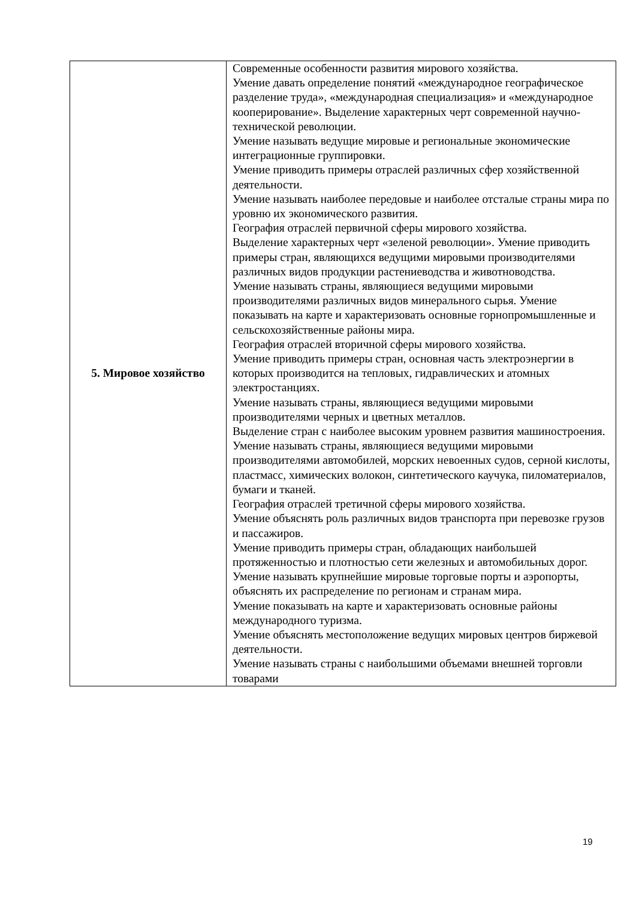| 5. Мировое хозяйство | Современные особенности развития мирового хозяйства. Умение давать определение понятий «международное географическое разделение труда», «международная специализация» и «международное кооперирование». Выделение характерных черт современной научно- технической революции. Умение называть ведущие мировые и региональные экономические интеграционные группировки. Умение приводить примеры отраслей различных сфер хозяйственной деятельности. Умение называть наиболее передовые и наиболее отсталые страны мира по уровню их экономического развития. География отраслей первичной сферы мирового хозяйства. Выделение характерных черт «зеленой революции». Умение приводить примеры стран, являющихся ведущими мировыми производителями различных видов продукции растениеводства и животноводства. Умение называть страны, являющиеся ведущими мировыми производителями различных видов минерального сырья. Умение показывать на карте и характеризовать основные горнопромышленные и сельскохозяйственные районы мира. География отраслей вторичной сферы мирового хозяйства. Умение приводить примеры стран, основная часть электроэнергии в которых производится на тепловых, гидравлических и атомных электростанциях. Умение называть страны, являющиеся ведущими мировыми производителями черных и цветных металлов. Выделение стран с наиболее высоким уровнем развития машиностроения. Умение называть страны, являющиеся ведущими мировыми производителями автомобилей, морских невоенных судов, серной кислоты, пластмасс, химических волокон, синтетического каучука, пиломатериалов, бумаги и тканей. География отраслей третичной сферы мирового хозяйства. Умение объяснять роль различных видов транспорта при перевозке грузов и пассажиров. Умение приводить примеры стран, обладающих наибольшей протяженностью и плотностью сети железных и автомобильных дорог. Умение называть крупнейшие мировые торговые порты и аэропорты, объяснять их распределение по регионам и странам мира. Умение показывать на карте и характеризовать основные районы международного туризма. Умение объяснять местоположение ведущих мировых центров биржевой деятельности. Умение называть страны с наибольшими объемами внешней торговли товарами |
19